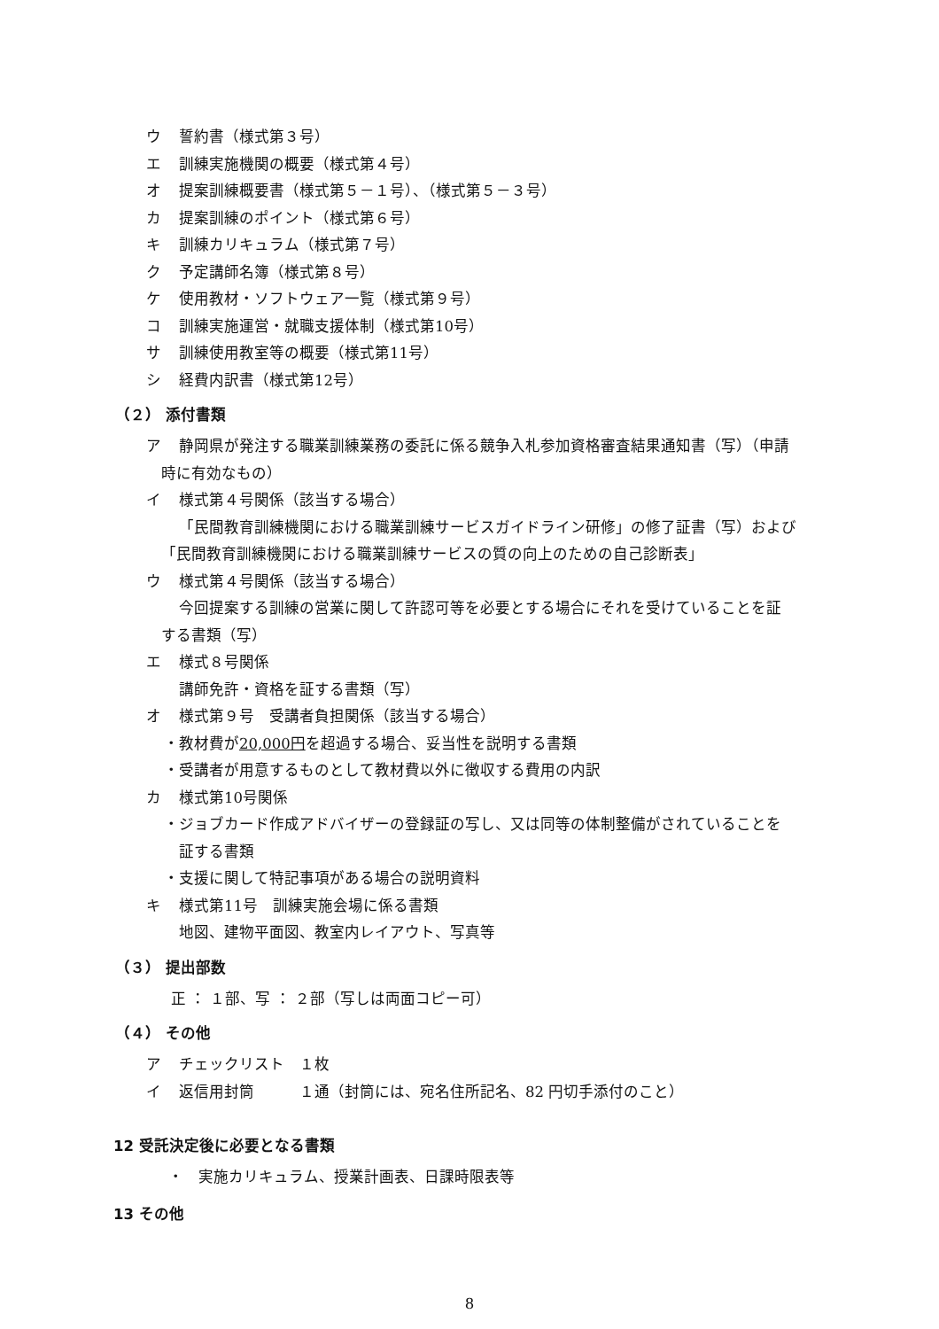ウ 誓約書（様式第３号）
エ 訓練実施機関の概要（様式第４号）
オ 提案訓練概要書（様式第５－１号）、（様式第５－３号）
カ 提案訓練のポイント（様式第６号）
キ 訓練カリキュラム（様式第７号）
ク 予定講師名簿（様式第８号）
ケ 使用教材・ソフトウェア一覧（様式第９号）
コ 訓練実施運営・就職支援体制（様式第10号）
サ 訓練使用教室等の概要（様式第11号）
シ 経費内訳書（様式第12号）
（２） 添付書類
ア 静岡県が発注する職業訓練業務の委託に係る競争入札参加資格審査結果通知書（写）（申請
時に有効なもの）
イ 様式第４号関係（該当する場合）
「民間教育訓練機関における職業訓練サービスガイドライン研修」の修了証書（写）および
「民間教育訓練機関における職業訓練サービスの質の向上のための自己診断表」
ウ 様式第４号関係（該当する場合）
今回提案する訓練の営業に関して許認可等を必要とする場合にそれを受けていることを証
する書類（写）
エ 様式８号関係
講師免許・資格を証する書類（写）
オ 様式第９号　受講者負担関係（該当する場合）
・教材費が20,000円を超過する場合、妥当性を説明する書類
・受講者が用意するものとして教材費以外に徴収する費用の内訳
カ 様式第10号関係
・ジョブカード作成アドバイザーの登録証の写し、又は同等の体制整備がされていることを
証する書類
・支援に関して特記事項がある場合の説明資料
キ 様式第11号　訓練実施会場に係る書類
地図、建物平面図、教室内レイアウト、写真等
（３） 提出部数
正 ： １部、写 ： ２部（写しは両面コピー可）
（４） その他
ア チェックリスト　１枚
イ 返信用封筒　　　１通（封筒には、宛名住所記名、82 円切手添付のこと）
12 受託決定後に必要となる書類
・　実施カリキュラム、授業計画表、日課時限表等
13 その他
8